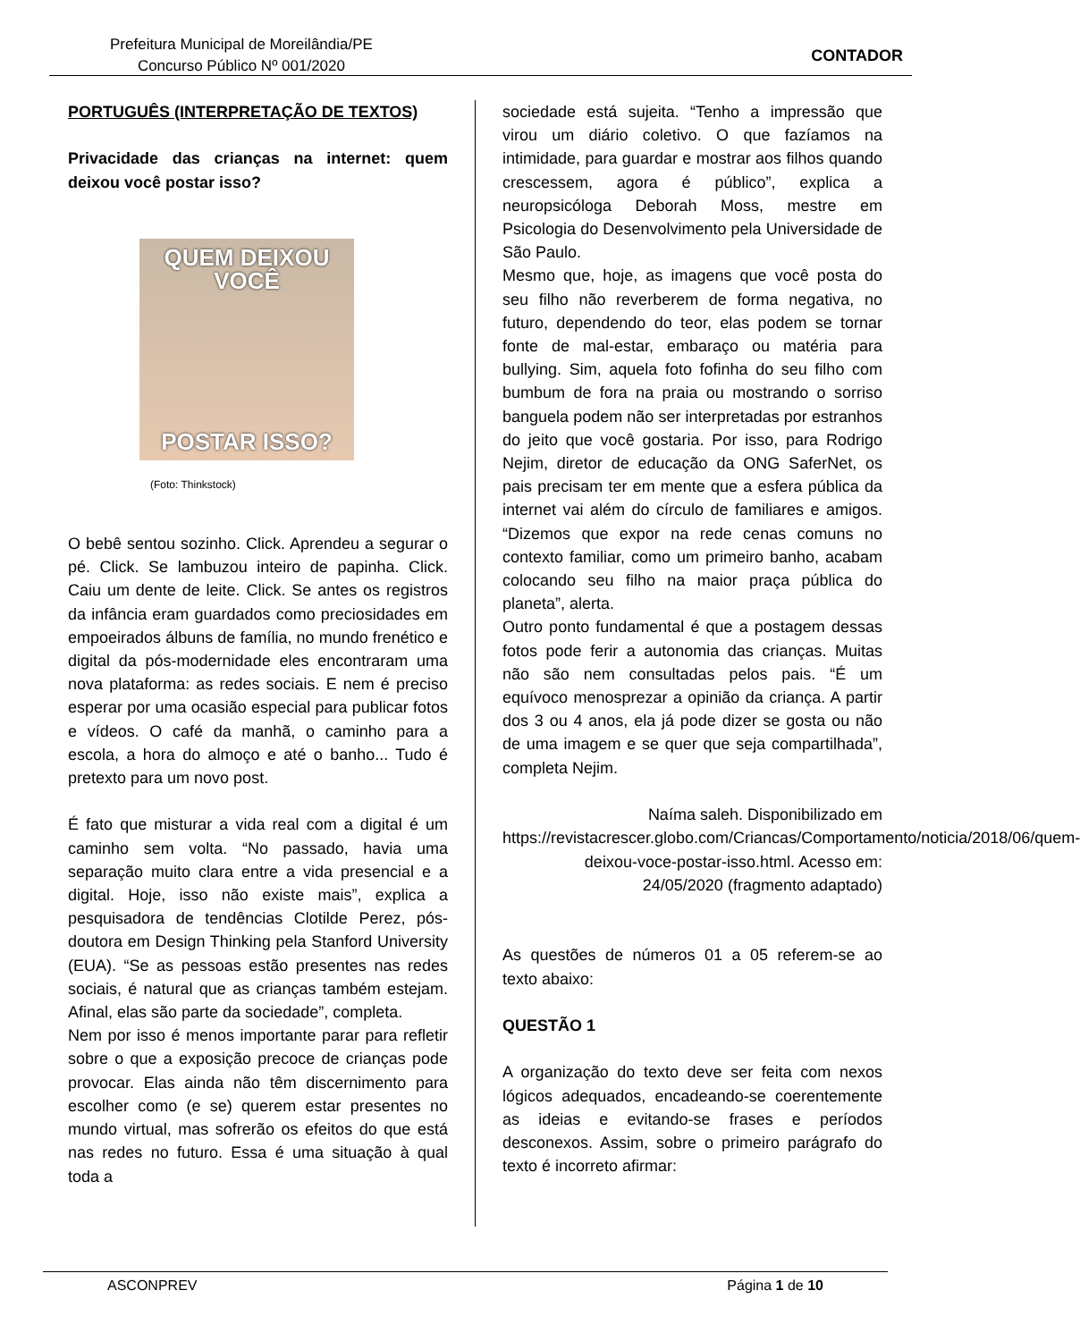Prefeitura Municipal de Moreilândia/PE
Concurso Público Nº 001/2020
CONTADOR
PORTUGUÊS (INTERPRETAÇÃO DE TEXTOS)
Privacidade das crianças na internet: quem deixou você postar isso?
QUEM DEIXOU
VOCÊ
POSTAR ISSO?
(Foto: Thinkstock)
O bebê sentou sozinho. Click. Aprendeu a segurar o pé. Click. Se lambuzou inteiro de papinha. Click. Caiu um dente de leite. Click. Se antes os registros da infância eram guardados como preciosidades em empoeirados álbuns de família, no mundo frenético e digital da pós-modernidade eles encontraram uma nova plataforma: as redes sociais. E nem é preciso esperar por uma ocasião especial para publicar fotos e vídeos. O café da manhã, o caminho para a escola, a hora do almoço e até o banho... Tudo é pretexto para um novo post.
É fato que misturar a vida real com a digital é um caminho sem volta. “No passado, havia uma separação muito clara entre a vida presencial e a digital. Hoje, isso não existe mais”, explica a pesquisadora de tendências Clotilde Perez, pós-doutora em Design Thinking pela Stanford University (EUA). “Se as pessoas estão presentes nas redes sociais, é natural que as crianças também estejam. Afinal, elas são parte da sociedade”, completa.
Nem por isso é menos importante parar para refletir sobre o que a exposição precoce de crianças pode provocar. Elas ainda não têm discernimento para escolher como (e se) querem estar presentes no mundo virtual, mas sofrerão os efeitos do que está nas redes no futuro. Essa é uma situação à qual toda a
sociedade está sujeita. “Tenho a impressão que virou um diário coletivo. O que fazíamos na intimidade, para guardar e mostrar aos filhos quando crescessem, agora é público”, explica a neuropsicóloga Deborah Moss, mestre em Psicologia do Desenvolvimento pela Universidade de São Paulo.
Mesmo que, hoje, as imagens que você posta do seu filho não reverberem de forma negativa, no futuro, dependendo do teor, elas podem se tornar fonte de mal-estar, embaraço ou matéria para bullying. Sim, aquela foto fofinha do seu filho com bumbum de fora na praia ou mostrando o sorriso banguela podem não ser interpretadas por estranhos do jeito que você gostaria. Por isso, para Rodrigo Nejim, diretor de educação da ONG SaferNet, os pais precisam ter em mente que a esfera pública da internet vai além do círculo de familiares e amigos. “Dizemos que expor na rede cenas comuns no contexto familiar, como um primeiro banho, acabam colocando seu filho na maior praça pública do planeta”, alerta.
Outro ponto fundamental é que a postagem dessas fotos pode ferir a autonomia das crianças. Muitas não são nem consultadas pelos pais. “É um equívoco menosprezar a opinião da criança. A partir dos 3 ou 4 anos, ela já pode dizer se gosta ou não de uma imagem e se quer que seja compartilhada”, completa Nejim.
Naíma saleh. Disponibilizado em https://revistacrescer.globo.com/Criancas/Comportamento/noticia/2018/06/quem-deixou-voce-postar-isso.html. Acesso em: 24/05/2020 (fragmento adaptado)
As questões de números 01 a 05 referem-se ao texto abaixo:
QUESTÃO 1
A organização do texto deve ser feita com nexos lógicos adequados, encadeando-se coerentemente as ideias e evitando-se frases e períodos desconexos. Assim, sobre o primeiro parágrafo do texto é incorreto afirmar:
ASCONPREV Página 1 de 10